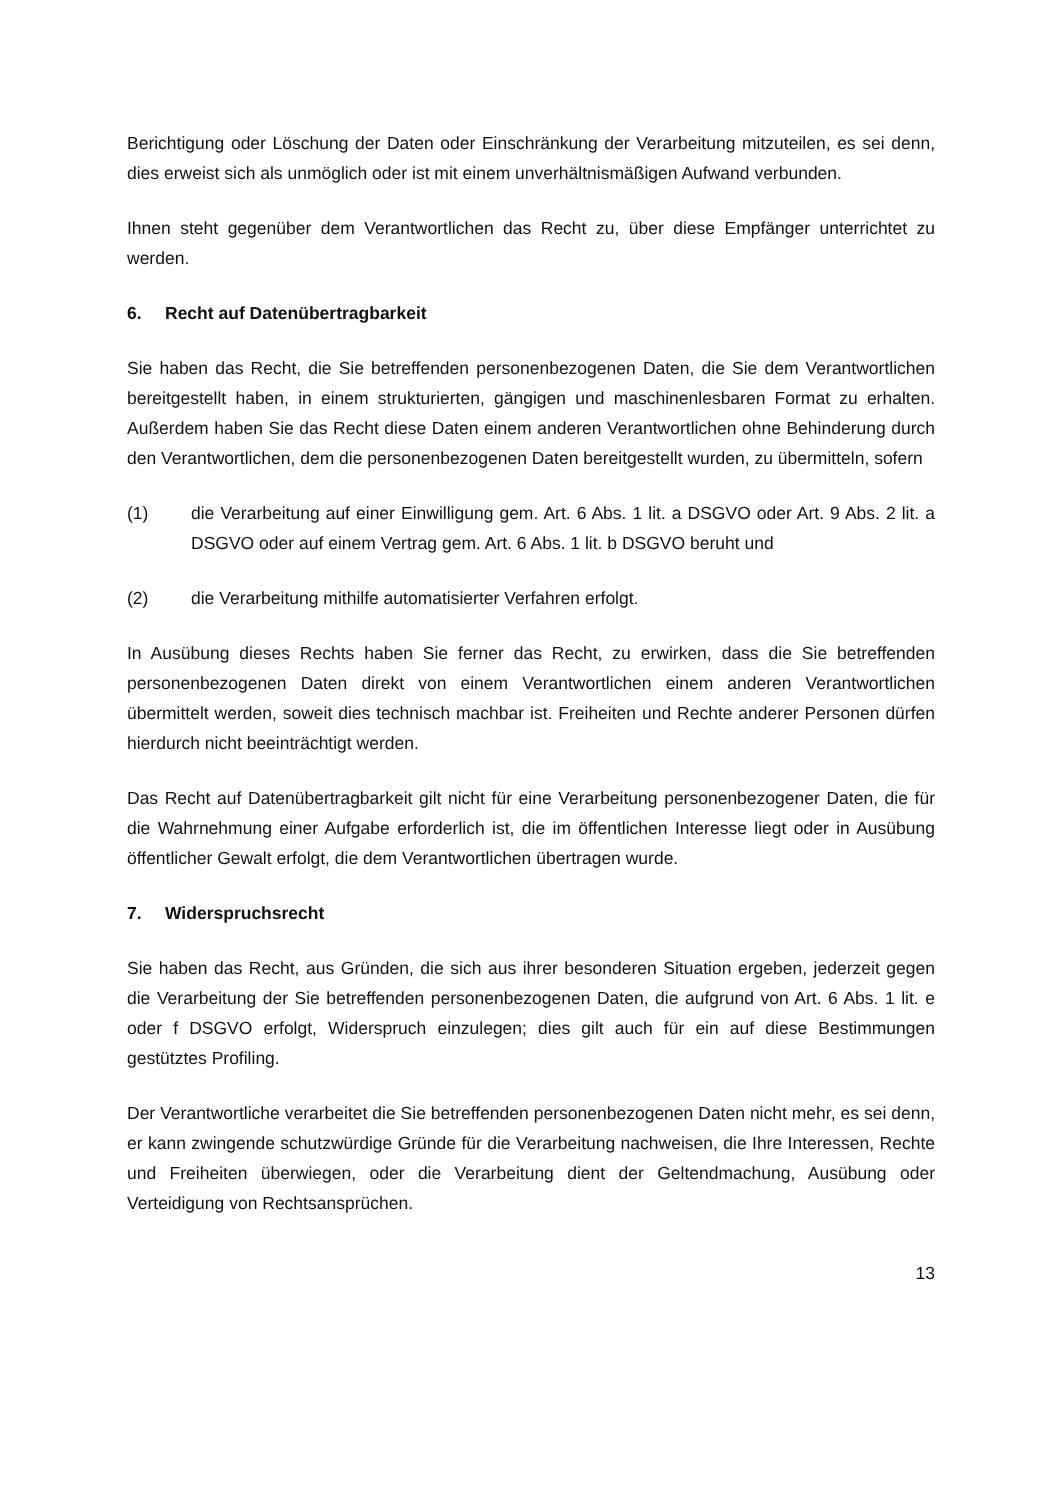Berichtigung oder Löschung der Daten oder Einschränkung der Verarbeitung mitzuteilen, es sei denn, dies erweist sich als unmöglich oder ist mit einem unverhältnismäßigen Aufwand verbunden.
Ihnen steht gegenüber dem Verantwortlichen das Recht zu, über diese Empfänger unterrichtet zu werden.
6. Recht auf Datenübertragbarkeit
Sie haben das Recht, die Sie betreffenden personenbezogenen Daten, die Sie dem Verantwortlichen bereitgestellt haben, in einem strukturierten, gängigen und maschinenlesbaren Format zu erhalten. Außerdem haben Sie das Recht diese Daten einem anderen Verantwortlichen ohne Behinderung durch den Verantwortlichen, dem die personenbezogenen Daten bereitgestellt wurden, zu übermitteln, sofern
(1) die Verarbeitung auf einer Einwilligung gem. Art. 6 Abs. 1 lit. a DSGVO oder Art. 9 Abs. 2 lit. a DSGVO oder auf einem Vertrag gem. Art. 6 Abs. 1 lit. b DSGVO beruht und
(2) die Verarbeitung mithilfe automatisierter Verfahren erfolgt.
In Ausübung dieses Rechts haben Sie ferner das Recht, zu erwirken, dass die Sie betreffenden personenbezogenen Daten direkt von einem Verantwortlichen einem anderen Verantwortlichen übermittelt werden, soweit dies technisch machbar ist. Freiheiten und Rechte anderer Personen dürfen hierdurch nicht beeinträchtigt werden.
Das Recht auf Datenübertragbarkeit gilt nicht für eine Verarbeitung personenbezogener Daten, die für die Wahrnehmung einer Aufgabe erforderlich ist, die im öffentlichen Interesse liegt oder in Ausübung öffentlicher Gewalt erfolgt, die dem Verantwortlichen übertragen wurde.
7. Widerspruchsrecht
Sie haben das Recht, aus Gründen, die sich aus ihrer besonderen Situation ergeben, jederzeit gegen die Verarbeitung der Sie betreffenden personenbezogenen Daten, die aufgrund von Art. 6 Abs. 1 lit. e oder f DSGVO erfolgt, Widerspruch einzulegen; dies gilt auch für ein auf diese Bestimmungen gestütztes Profiling.
Der Verantwortliche verarbeitet die Sie betreffenden personenbezogenen Daten nicht mehr, es sei denn, er kann zwingende schutzwürdige Gründe für die Verarbeitung nachweisen, die Ihre Interessen, Rechte und Freiheiten überwiegen, oder die Verarbeitung dient der Geltendmachung, Ausübung oder Verteidigung von Rechtsansprüchen.
13